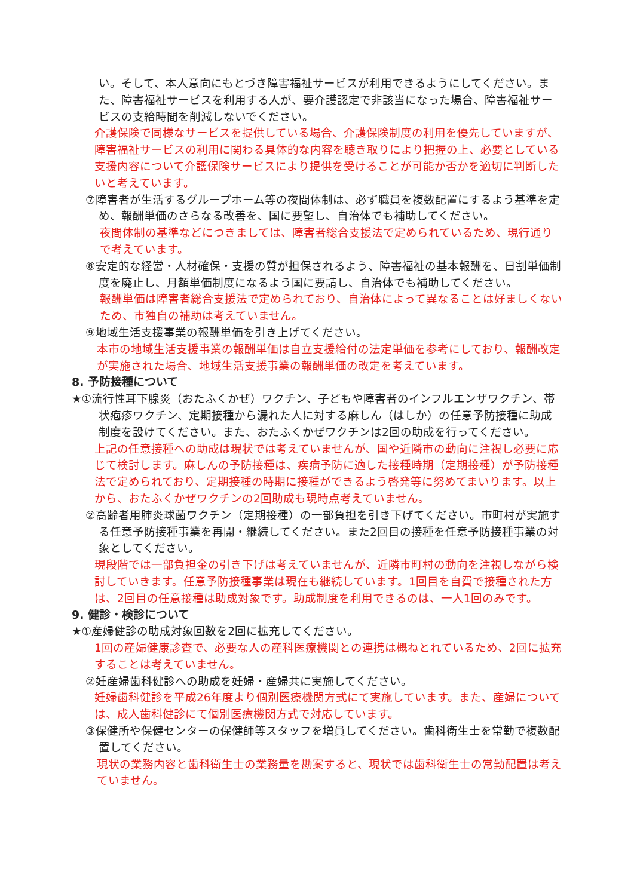い。そして、本人意向にもとづき障害福祉サービスが利用できるようにしてください。また、障害福祉サービスを利用する人が、要介護認定で非該当になった場合、障害福祉サービスの支給時間を削減しないでください。
介護保険で同様なサービスを提供している場合、介護保険制度の利用を優先していますが、障害福祉サービスの利用に関わる具体的な内容を聴き取りにより把握の上、必要としている支援内容について介護保険サービスにより提供を受けることが可能か否かを適切に判断したいと考えています。
⑦障害者が生活するグループホーム等の夜間体制は、必ず職員を複数配置にするよう基準を定め、報酬単価のさらなる改善を、国に要望し、自治体でも補助してください。
夜間体制の基準などにつきましては、障害者総合支援法で定められているため、現行通りで考えています。
⑧安定的な経営・人材確保・支援の質が担保されるよう、障害福祉の基本報酬を、日割単価制度を廃止し、月額単価制度になるよう国に要請し、自治体でも補助してください。
報酬単価は障害者総合支援法で定められており、自治体によって異なることは好ましくないため、市独自の補助は考えていません。
⑨地域生活支援事業の報酬単価を引き上げてください。
本市の地域生活支援事業の報酬単価は自立支援給付の法定単価を参考にしており、報酬改定が実施された場合、地域生活支援事業の報酬単価の改定を考えています。
8. 予防接種について
★①流行性耳下腺炎（おたふくかぜ）ワクチン、子どもや障害者のインフルエンザワクチン、帯状疱疹ワクチン、定期接種から漏れた人に対する麻しん（はしか）の任意予防接種に助成制度を設けてください。また、おたふくかぜワクチンは2回の助成を行ってください。
上記の任意接種への助成は現状では考えていませんが、国や近隣市の動向に注視し必要に応じて検討します。麻しんの予防接種は、疾病予防に適した接種時期（定期接種）が予防接種法で定められており、定期接種の時期に接種ができるよう啓発等に努めてまいります。以上から、おたふくかぜワクチンの2回助成も現時点考えていません。
②高齢者用肺炎球菌ワクチン（定期接種）の一部負担を引き下げてください。市町村が実施する任意予防接種事業を再開・継続してください。また2回目の接種を任意予防接種事業の対象としてください。
現段階では一部負担金の引き下げは考えていませんが、近隣市町村の動向を注視しながら検討していきます。任意予防接種事業は現在も継続しています。1回目を自費で接種された方は、2回目の任意接種は助成対象です。助成制度を利用できるのは、一人1回のみです。
9. 健診・検診について
★①産婦健診の助成対象回数を2回に拡充してください。
1回の産婦健康診査で、必要な人の産科医療機関との連携は概ねとれているため、2回に拡充することは考えていません。
②妊産婦歯科健診への助成を妊婦・産婦共に実施してください。
妊婦歯科健診を平成26年度より個別医療機関方式にて実施しています。また、産婦については、成人歯科健診にて個別医療機関方式で対応しています。
③保健所や保健センターの保健師等スタッフを増員してください。歯科衛生士を常勤で複数配置してください。
現状の業務内容と歯科衛生士の業務量を勘案すると、現状では歯科衛生士の常勤配置は考えていません。